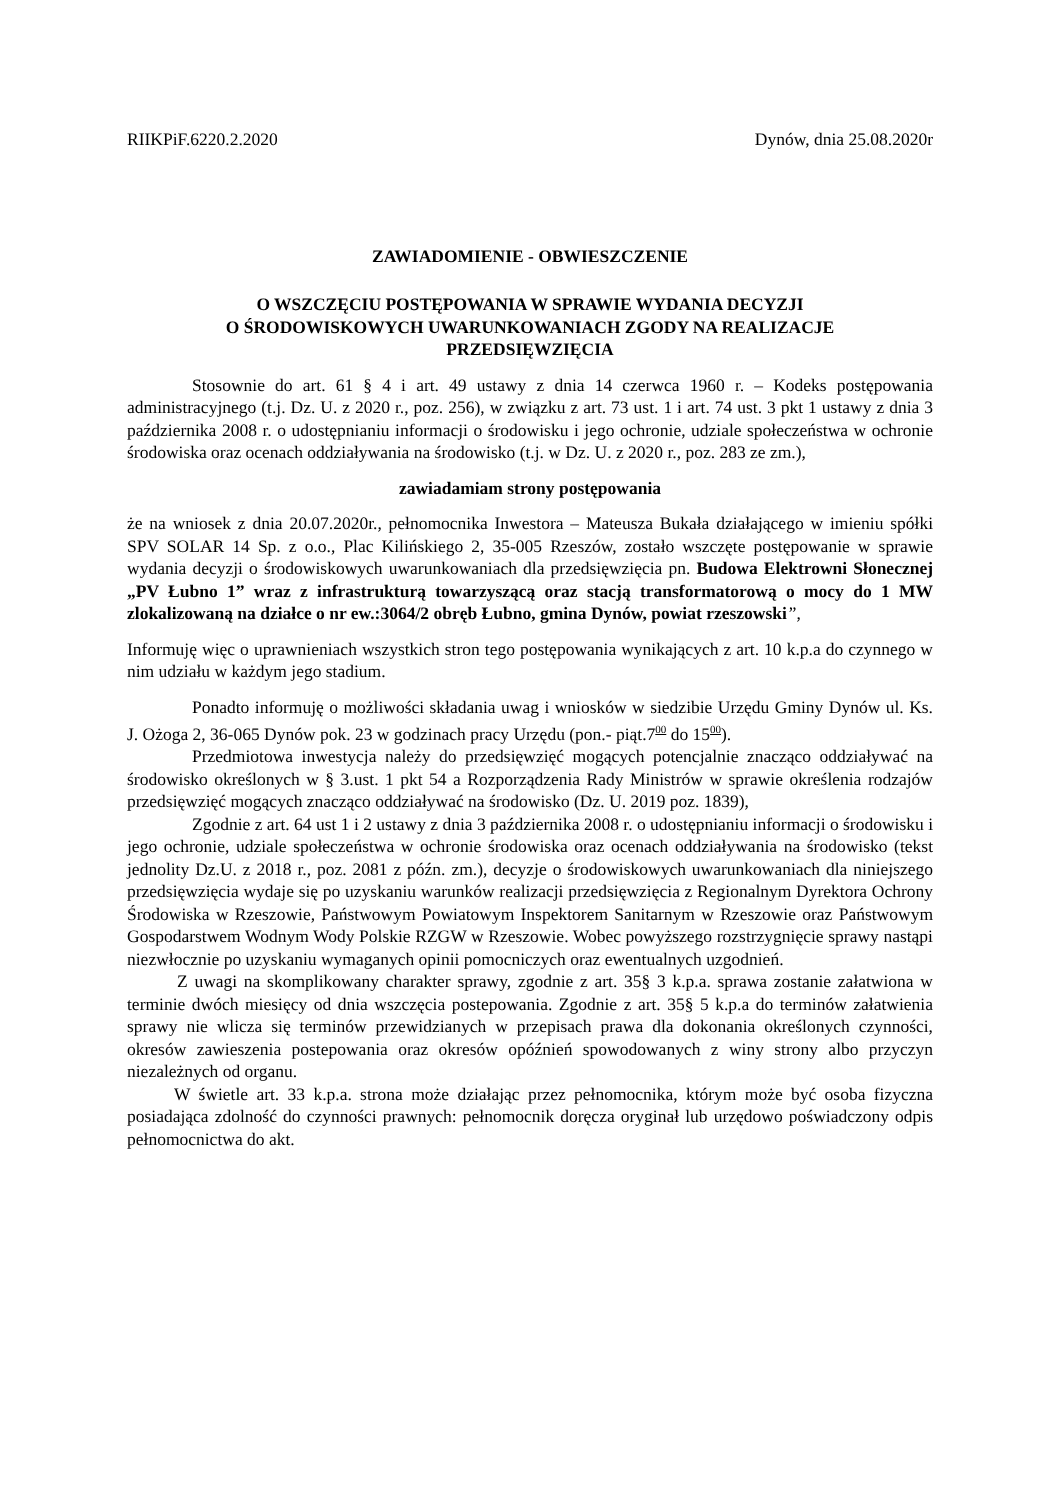RIIKPiF.6220.2.2020 Dynów, dnia 25.08.2020r
ZAWIADOMIENIE - OBWIESZCZENIE
O WSZCZĘCIU POSTĘPOWANIA W SPRAWIE WYDANIA DECYZJI
O ŚRODOWISKOWYCH UWARUNKOWANIACH ZGODY NA REALIZACJE
PRZEDSIĘWZIĘCIA
Stosownie do art. 61 § 4 i art. 49 ustawy z dnia 14 czerwca 1960 r. – Kodeks postępowania administracyjnego (t.j. Dz. U. z 2020 r., poz. 256), w związku z art. 73 ust. 1 i art. 74 ust. 3 pkt 1 ustawy z dnia 3 października 2008 r. o udostępnianiu informacji o środowisku i jego ochronie, udziale społeczeństwa w ochronie środowiska oraz ocenach oddziaływania na środowisko (t.j. w Dz. U. z 2020 r., poz. 283 ze zm.),
zawiadamiam strony postępowania
że na wniosek z dnia 20.07.2020r., pełnomocnika Inwestora – Mateusza Bukała działającego w imieniu spółki SPV SOLAR 14 Sp. z o.o., Plac Kilińskiego 2, 35-005 Rzeszów, zostało wszczęte postępowanie w sprawie wydania decyzji o środowiskowych uwarunkowaniach dla przedsięwzięcia pn. Budowa Elektrowni Słonecznej „PV Łubno 1” wraz z infrastrukturą towarzyszącą oraz stacją transformatorową o mocy do 1 MW zlokalizowaną na działce o nr ew.:3064/2 obręb Łubno, gmina Dynów, powiat rzeszowski”,
Informuję więc o uprawnieniach wszystkich stron tego postępowania wynikających z art. 10 k.p.a do czynnego w nim udziału w każdym jego stadium.
Ponadto informuję o możliwości składania uwag i wniosków w siedzibie Urzędu Gminy Dynów ul. Ks. J. Ożoga 2, 36-065 Dynów pok. 23 w godzinach pracy Urzędu (pon.- piąt.7<sup>00</sup> do 15<sup>00</sup>).
Przedmiotowa inwestycja należy do przedsięwzięć mogących potencjalnie znacząco oddziaływać na środowisko określonych w § 3.ust. 1 pkt 54 a Rozporządzenia Rady Ministrów w sprawie określenia rodzajów przedsięwzięć mogących znacząco oddziaływać na środowisko (Dz. U. 2019 poz. 1839),
Zgodnie z art. 64 ust 1 i 2 ustawy z dnia 3 października 2008 r. o udostępnianiu informacji o środowisku i jego ochronie, udziale społeczeństwa w ochronie środowiska oraz ocenach oddziaływania na środowisko (tekst jednolity Dz.U. z 2018 r., poz. 2081 z późn. zm.), decyzje o środowiskowych uwarunkowaniach dla niniejszego przedsięwzięcia wydaje się po uzyskaniu warunków realizacji przedsięwzięcia z Regionalnym Dyrektora Ochrony Środowiska w Rzeszowie, Państwowym Powiatowym Inspektorem Sanitarnym w Rzeszowie oraz Państwowym Gospodarstwem Wodnym Wody Polskie RZGW w Rzeszowie. Wobec powyższego rozstrzygnięcie sprawy nastąpi niezwłocznie po uzyskaniu wymaganych opinii pomocniczych oraz ewentualnych uzgodnień.
Z uwagi na skomplikowany charakter sprawy, zgodnie z art. 35§ 3 k.p.a. sprawa zostanie załatwiona w terminie dwóch miesięcy od dnia wszczęcia postepowania. Zgodnie z art. 35§ 5 k.p.a do terminów załatwienia sprawy nie wlicza się terminów przewidzianych w przepisach prawa dla dokonania określonych czynności, okresów zawieszenia postepowania oraz okresów opóźnień spowodowanych z winy strony albo przyczyn niezależnych od organu.
W świetle art. 33 k.p.a. strona może działając przez pełnomocnika, którym może być osoba fizyczna posiadająca zdolność do czynności prawnych: pełnomocnik doręcza oryginał lub urzędowo poświadczony odpis pełnomocnictwa do akt.